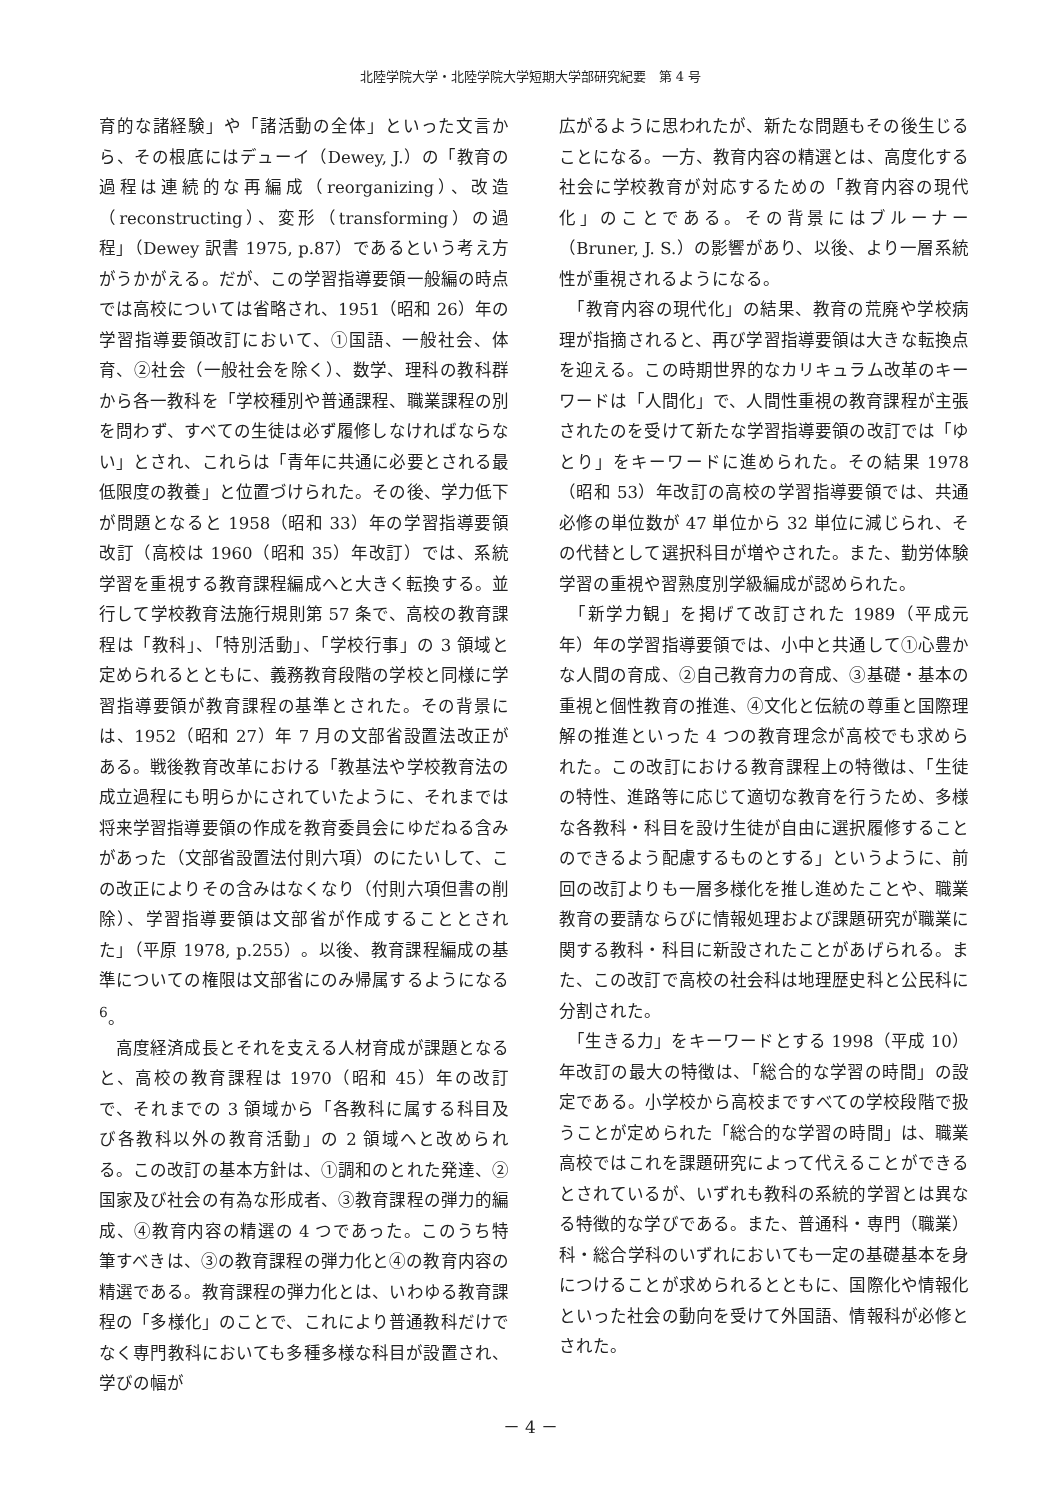北陸学院大学・北陸学院大学短期大学部研究紀要　第 4 号
育的な諸経験」や「諸活動の全体」といった文言から、その根底にはデューイ（Dewey, J.）の「教育の過程は連続的な再編成（reorganizing）、改造（reconstructing）、変形（transforming）の過程」（Dewey 訳書 1975, p.87）であるという考え方がうかがえる。だが、この学習指導要領一般編の時点では高校については省略され、1951（昭和 26）年の学習指導要領改訂において、①国語、一般社会、体育、②社会（一般社会を除く）、数学、理科の教科群から各一教科を「学校種別や普通課程、職業課程の別を問わず、すべての生徒は必ず履修しなければならない」とされ、これらは「青年に共通に必要とされる最低限度の教養」と位置づけられた。その後、学力低下が問題となると 1958（昭和 33）年の学習指導要領改訂（高校は 1960（昭和 35）年改訂）では、系統学習を重視する教育課程編成へと大きく転換する。並行して学校教育法施行規則第 57 条で、高校の教育課程は「教科」、「特別活動」、「学校行事」の 3 領域と定められるとともに、義務教育段階の学校と同様に学習指導要領が教育課程の基準とされた。その背景には、1952（昭和 27）年 7 月の文部省設置法改正がある。戦後教育改革における「教基法や学校教育法の成立過程にも明らかにされていたように、それまでは将来学習指導要領の作成を教育委員会にゆだねる含みがあった（文部省設置法付則六項）のにたいして、この改正によりその含みはなくなり（付則六項但書の削除）、学習指導要領は文部省が作成することとされた」（平原 1978, p.255）。以後、教育課程編成の基準についての権限は文部省にのみ帰属するようになる <sup>6</sup>。
　高度経済成長とそれを支える人材育成が課題となると、高校の教育課程は 1970（昭和 45）年の改訂で、それまでの 3 領域から「各教科に属する科目及び各教科以外の教育活動」の 2 領域へと改められる。この改訂の基本方針は、①調和のとれた発達、②国家及び社会の有為な形成者、③教育課程の弾力的編成、④教育内容の精選の 4 つであった。このうち特筆すべきは、③の教育課程の弾力化と④の教育内容の精選である。教育課程の弾力化とは、いわゆる教育課程の「多様化」のことで、これにより普通教科だけでなく専門教科においても多種多様な科目が設置され、学びの幅が
広がるように思われたが、新たな問題もその後生じることになる。一方、教育内容の精選とは、高度化する社会に学校教育が対応するための「教育内容の現代化」のことである。その背景にはブルーナー（Bruner, J. S.）の影響があり、以後、より一層系統性が重視されるようになる。
　「教育内容の現代化」の結果、教育の荒廃や学校病理が指摘されると、再び学習指導要領は大きな転換点を迎える。この時期世界的なカリキュラム改革のキーワードは「人間化」で、人間性重視の教育課程が主張されたのを受けて新たな学習指導要領の改訂では「ゆとり」をキーワードに進められた。その結果 1978（昭和 53）年改訂の高校の学習指導要領では、共通必修の単位数が 47 単位から 32 単位に減じられ、その代替として選択科目が増やされた。また、勤労体験学習の重視や習熟度別学級編成が認められた。
　「新学力観」を掲げて改訂された 1989（平成元年）年の学習指導要領では、小中と共通して①心豊かな人間の育成、②自己教育力の育成、③基礎・基本の重視と個性教育の推進、④文化と伝統の尊重と国際理解の推進といった 4 つの教育理念が高校でも求められた。この改訂における教育課程上の特徴は、「生徒の特性、進路等に応じて適切な教育を行うため、多様な各教科・科目を設け生徒が自由に選択履修することのできるよう配慮するものとする」というように、前回の改訂よりも一層多様化を推し進めたことや、職業教育の要請ならびに情報処理および課題研究が職業に関する教科・科目に新設されたことがあげられる。また、この改訂で高校の社会科は地理歴史科と公民科に分割された。
　「生きる力」をキーワードとする 1998（平成 10）年改訂の最大の特徴は、「総合的な学習の時間」の設定である。小学校から高校まですべての学校段階で扱うことが定められた「総合的な学習の時間」は、職業高校ではこれを課題研究によって代えることができるとされているが、いずれも教科の系統的学習とは異なる特徴的な学びである。また、普通科・専門（職業）科・総合学科のいずれにおいても一定の基礎基本を身につけることが求められるとともに、国際化や情報化といった社会の動向を受けて外国語、情報科が必修とされた。
－ 4 －